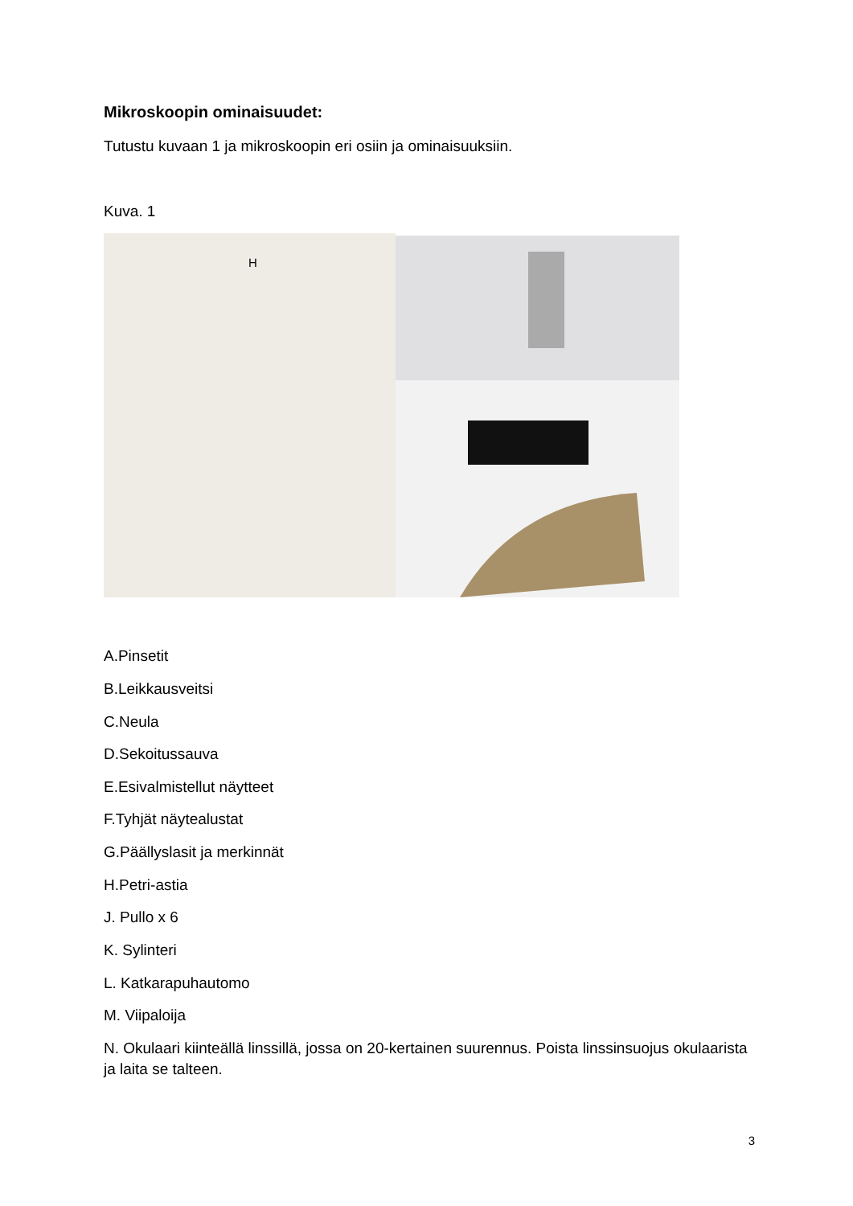Mikroskoopin ominaisuudet:
Tutustu kuvaan 1 ja mikroskoopin eri osiin ja ominaisuuksiin.
Kuva. 1
H
A.Pinsetit
B.Leikkausveitsi
C.Neula
D.Sekoitussauva
E.Esivalmistellut näytteet
F.Tyhjät näytealustat
G.Päällyslasit ja merkinnät
H.Petri-astia
J. Pullo x 6
K. Sylinteri
L. Katkarapuhautomo
M. Viipaloija
N. Okulaari kiinteällä linssillä, jossa on 20-kertainen suurennus. Poista linssinsuojus okulaarista ja laita se talteen.
3